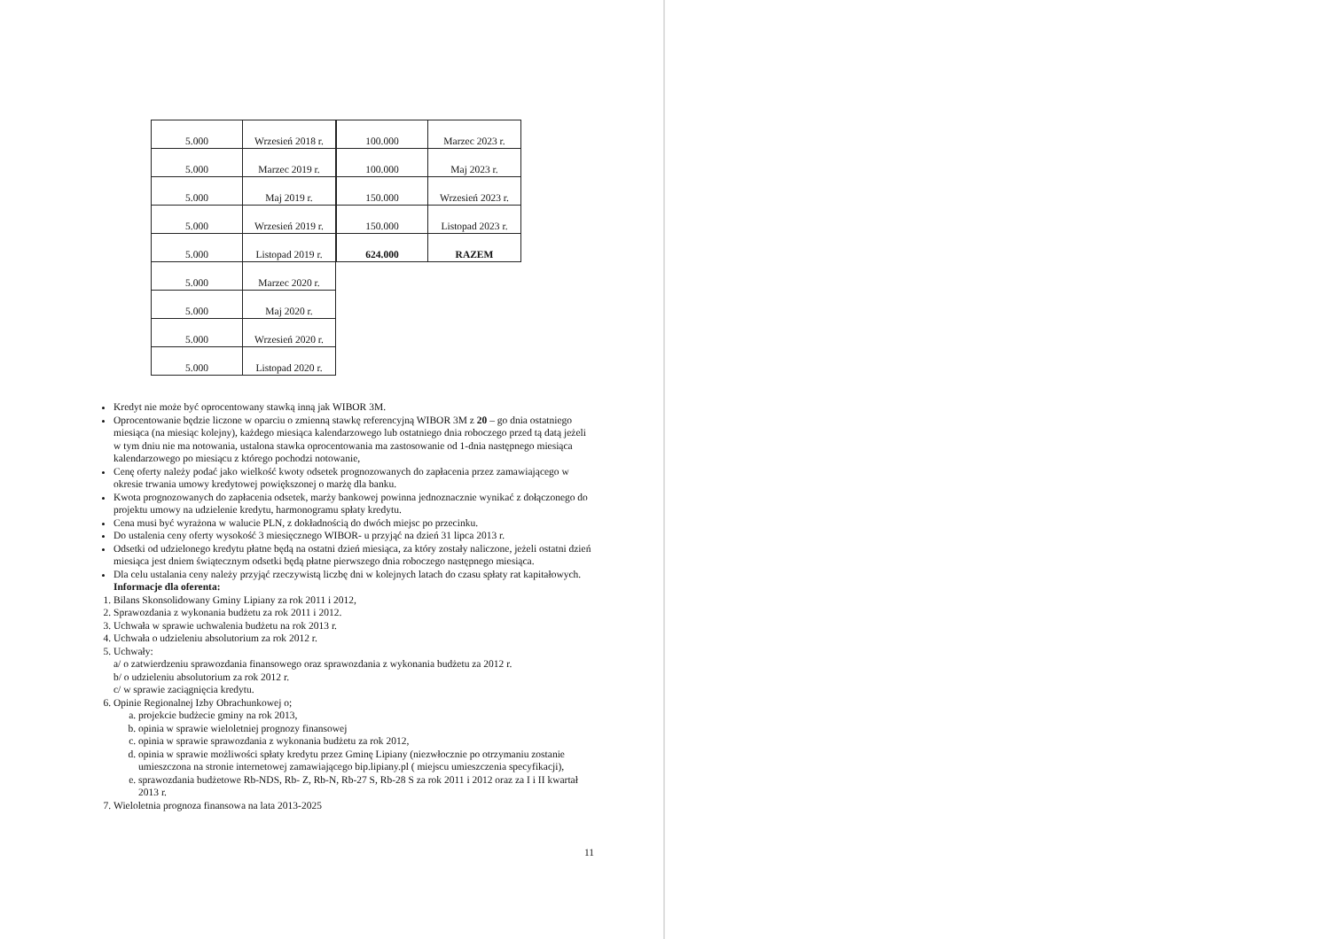| 5.000 | Wrzesień 2018 r. |
| 5.000 | Marzec 2019 r. |
| 5.000 | Maj 2019 r. |
| 5.000 | Wrzesień 2019 r. |
| 5.000 | Listopad 2019 r. |
| 5.000 | Marzec 2020 r. |
| 5.000 | Maj 2020 r. |
| 5.000 | Wrzesień 2020 r. |
| 5.000 | Listopad 2020 r. |
| 100.000 | Marzec 2023 r. |
| 100.000 | Maj 2023 r. |
| 150.000 | Wrzesień 2023 r. |
| 150.000 | Listopad 2023 r. |
| 624.000 | RAZEM |
Kredyt nie może być oprocentowany stawką inną jak WIBOR 3M.
Oprocentowanie będzie liczone w oparciu o zmienną stawkę referencyjną WIBOR 3M z 20 – go dnia ostatniego miesiąca (na miesiąc kolejny), każdego miesiąca kalendarzowego lub ostatniego dnia roboczego przed tą datą jeżeli w tym dniu nie ma notowania, ustalona stawka oprocentowania ma zastosowanie od 1-dnia następnego miesiąca kalendarzowego po miesiącu z którego pochodzi notowanie,
Cenę oferty należy podać jako wielkość kwoty odsetek prognozowanych do zapłacenia przez zamawiającego w okresie trwania umowy kredytowej powiększonej o marżę dla banku.
Kwota prognozowanych do zapłacenia odsetek, marży bankowej powinna jednoznacznie wynikać z dołączonego do projektu umowy na udzielenie kredytu, harmonogramu spłaty kredytu.
Cena musi być wyrażona w walucie PLN, z dokładnością do dwóch miejsc po przecinku.
Do ustalenia ceny oferty wysokość 3 miesięcznego WIBOR- u przyjąć na dzień 31 lipca 2013 r.
Odsetki od udzielonego kredytu płatne będą na ostatni dzień miesiąca, za który zostały naliczone, jeżeli ostatni dzień miesiąca jest dniem świątecznym odsetki będą płatne pierwszego dnia roboczego następnego miesiąca.
Dla celu ustalania ceny należy przyjąć rzeczywistą liczbę dni w kolejnych latach do czasu spłaty rat kapitałowych.
Informacje dla oferenta:
1. Bilans Skonsolidowany Gminy Lipiany za rok 2011 i 2012,
2. Sprawozdania z wykonania budżetu za rok 2011 i 2012.
3. Uchwała w sprawie uchwalenia budżetu na rok 2013 r.
4. Uchwała o udzieleniu absolutorium za rok 2012 r.
5. Uchwały:
a/ o zatwierdzeniu sprawozdania finansowego oraz sprawozdania z wykonania budżetu za 2012 r.
b/ o udzieleniu absolutorium za rok 2012 r.
c/ w sprawie zaciągnięcia kredytu.
6. Opinie Regionalnej Izby Obrachunkowej o;
a. projekcie budżecie gminy na rok 2013,
b. opinia w sprawie wieloletniej prognozy finansowej
c. opinia w sprawie sprawozdania z wykonania budżetu za rok 2012,
d. opinia w sprawie możliwości spłaty kredytu przez Gminę Lipiany (niezwłocznie po otrzymaniu zostanie umieszczona na stronie internetowej zamawiającego bip.lipiany.pl ( miejscu umieszczenia specyfikacji),
e. sprawozdania budżetowe Rb-NDS, Rb- Z, Rb-N, Rb-27 S, Rb-28 S za rok 2011 i 2012 oraz za I i II kwartał 2013 r.
7. Wieloletnia prognoza finansowa na lata 2013-2025
11